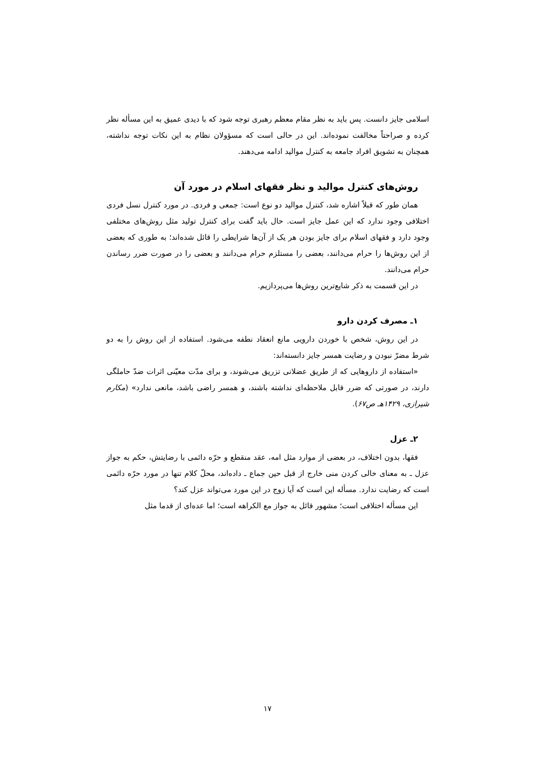اسلامی جایز دانست. پس باید به نظر مقام معظم رهبری توجه شود که با دیدی عمیق به این مسأله نظر کرده و صراحتاً مخالفت نموده‌اند. این در حالی است که مسؤولان نظام به این نکات توجه نداشته، همچنان به تشویق افراد جامعه به کنترل موالید ادامه می‌دهند.
روش‌های کنترل موالید و نظر فقهای اسلام در مورد آن
همان طور که قبلاً اشاره شد، کنترل موالید دو نوع است: جمعی و فردی. در مورد کنترل نسل فردی اختلافی وجود ندارد که این عمل جایز است. حال باید گفت برای کنترل تولید مثل روش‌های مختلفی وجود دارد و فقهای اسلام برای جایز بودن هر یک از آن‌ها شرایطی را قائل شده‌اند؛ به طوری که بعضی از این روش‌ها را حرام می‌دانند، بعضی را مستلزم حرام می‌دانند و بعضی را در صورت ضرر رساندن حرام می‌دانند.
در این قسمت به ذکر شایع‌ترین روش‌ها می‌پردازیم.
۱ـ مصرف کردن دارو
در این روش، شخص با خوردن دارویی مانع انعقاد نطفه می‌شود. استفاده از این روش را به دو شرط مضرّ نبودن و رضایت همسر جایز دانسته‌اند:
«استفاده از داروهایی که از طریق عضلانی تزریق می‌شوند، و برای مدّت معیّنی اثرات ضدّ حاملگی دارند، در صورتی که ضرر قابل ملاحظه‌ای نداشته باشند، و همسر راضی باشد، مانعی ندارد» (مکارم شیرازی، ۱۴۲۹هـ ص۶۷).
۲ـ عزل
فقها، بدون اختلاف، در بعضی از موارد مثل امه، عقد منقطع و حرّه دائمی با رضایتش، حکم به جواز عزل ـ به معنای خالی کردن منی خارج از قبل حین جماع ـ داده‌اند، محلّ کلام تنها در مورد حرّه دائمی است که رضایت ندارد. مسأله این است که آیا زوج در این مورد می‌تواند عزل کند؟
این مسأله اختلافی است؛ مشهور قائل به جواز مع الکراهه است؛ اما عده‌ای از قدما مثل
۱۷